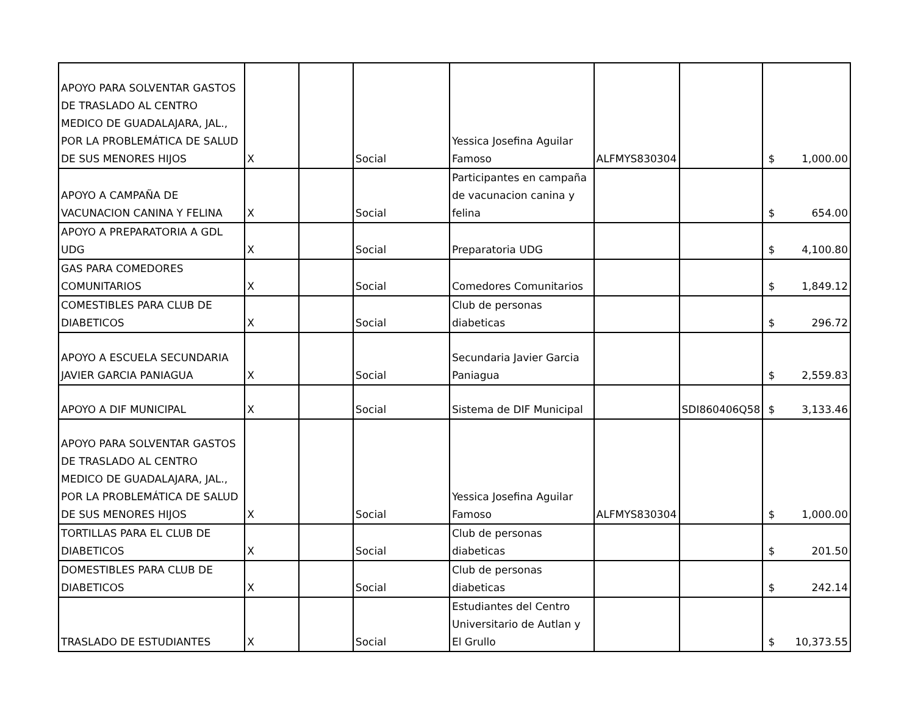| APOYO PARA SOLVENTAR GASTOS DE TRASLADO AL CENTRO MEDICO DE GUADALAJARA, JAL., POR LA PROBLEMÁTICA DE SALUD DE SUS MENORES HIJOS | X | | Social | Yessica Josefina Aguilar Famoso | ALFMYS830304 | | $ 1,000.00 |
| APOYO A CAMPAÑA DE VACUNACION CANINA Y FELINA | X | | Social | Participantes en campaña de vacunacion canina y felina | | | $ 654.00 |
| APOYO A PREPARATORIA A GDL UDG | X | | Social | Preparatoria UDG | | | $ 4,100.80 |
| GAS PARA COMEDORES COMUNITARIOS | X | | Social | Comedores Comunitarios | | | $ 1,849.12 |
| COMESTIBLES PARA CLUB DE DIABETICOS | X | | Social | Club de personas diabeticas | | | $ 296.72 |
| APOYO A ESCUELA SECUNDARIA JAVIER GARCIA PANIAGUA | X | | Social | Secundaria Javier Garcia Paniagua | | | $ 2,559.83 |
| APOYO A DIF MUNICIPAL | X | | Social | Sistema de DIF Municipal | | SDI860406Q58 | $ 3,133.46 |
| APOYO PARA SOLVENTAR GASTOS DE TRASLADO AL CENTRO MEDICO DE GUADALAJARA, JAL., POR LA PROBLEMÁTICA DE SALUD DE SUS MENORES HIJOS | X | | Social | Yessica Josefina Aguilar Famoso | ALFMYS830304 | | $ 1,000.00 |
| TORTILLAS PARA EL CLUB DE DIABETICOS | X | | Social | Club de personas diabeticas | | | $ 201.50 |
| DOMESTIBLES PARA CLUB DE DIABETICOS | X | | Social | Club de personas diabeticas | | | $ 242.14 |
| TRASLADO DE ESTUDIANTES | X | | Social | Estudiantes del Centro Universitario de Autlan y El Grullo | | | $ 10,373.55 |